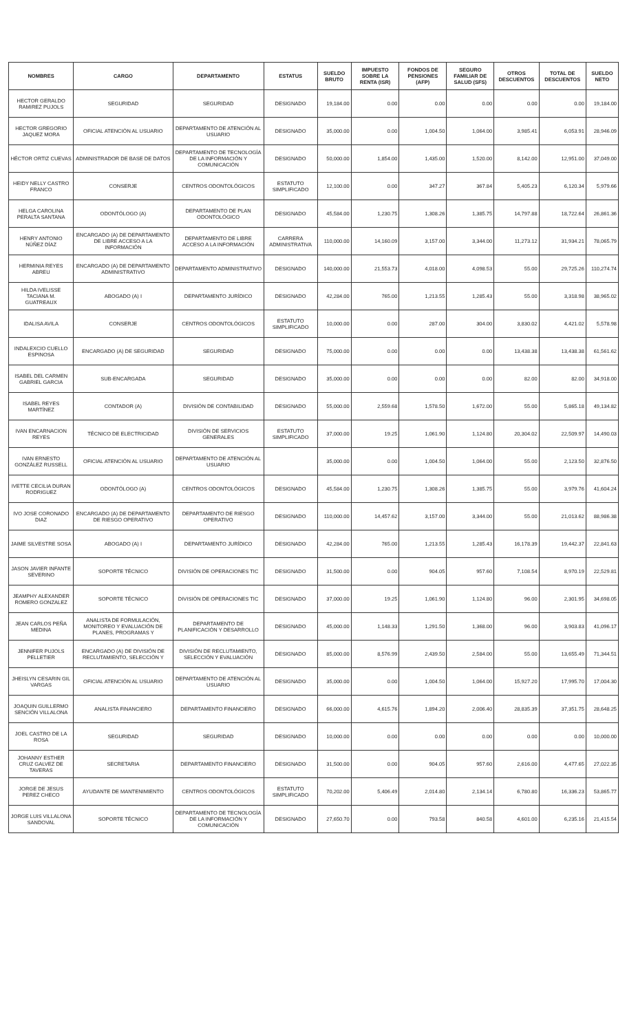| NOMBRES | CARGO | DEPARTAMENTO | ESTATUS | SUELDO BRUTO | IMPUESTO SOBRE LA RENTA (ISR) | FONDOS DE PENSIONES (AFP) | SEGURO FAMILIAR DE SALUD (SFS) | OTROS DESCUENTOS | TOTAL DE DESCUENTOS | SUELDO NETO |
| --- | --- | --- | --- | --- | --- | --- | --- | --- | --- | --- |
| HECTOR GERALDO RAMIREZ PUJOLS | SEGURIDAD | SEGURIDAD | DESIGNADO | 19,184.00 | 0.00 | 0.00 | 0.00 | 0.00 | 0.00 | 19,184.00 |
| HECTOR GREGORIO JAQUEZ MORA | OFICIAL ATENCIÓN AL USUARIO | DEPARTAMENTO DE ATENCIÓN AL USUARIO | DESIGNADO | 35,000.00 | 0.00 | 1,004.50 | 1,064.00 | 3,985.41 | 6,053.91 | 28,946.09 |
| HÉCTOR ORTIZ CUEVAS | ADMINISTRADOR DE BASE DE DATOS | DEPARTAMENTO DE TECNOLOGÍA DE LA INFORMACIÓN Y COMUNICACIÓN | DESIGNADO | 50,000.00 | 1,854.00 | 1,435.00 | 1,520.00 | 8,142.00 | 12,951.00 | 37,049.00 |
| HEIDY NELLY CASTRO FRANCO | CONSERJE | CENTROS ODONTOLÓGICOS | ESTATUTO SIMPLIFICADO | 12,100.00 | 0.00 | 347.27 | 367.84 | 5,405.23 | 6,120.34 | 5,979.66 |
| HELGA CAROLINA PERALTA SANTANA | ODONTÓLOGO (A) | DEPARTAMENTO DE PLAN ODONTOLÓGICO | DESIGNADO | 45,584.00 | 1,230.75 | 1,308.26 | 1,385.75 | 14,797.88 | 18,722.64 | 26,861.36 |
| HENRY ANTONIO NÚÑEZ DÍAZ | ENCARGADO (A) DE DEPARTAMENTO DE LIBRE ACCESO A LA INFORMACIÓN | DEPARTAMENTO DE LIBRE ACCESO A LA INFORMACIÓN | CARRERA ADMINISTRATIVA | 110,000.00 | 14,160.09 | 3,157.00 | 3,344.00 | 11,273.12 | 31,934.21 | 78,065.79 |
| HERMINIA REYES ABREU | ENCARGADO (A) DE DEPARTAMENTO ADMINISTRATIVO | DEPARTAMENTO ADMINISTRATIVO | DESIGNADO | 140,000.00 | 21,553.73 | 4,018.00 | 4,098.53 | 55.00 | 29,725.26 | 110,274.74 |
| HILDA IVELISSE TACIANA M. GUATREAUX | ABOGADO (A) I | DEPARTAMENTO JURÍDICO | DESIGNADO | 42,284.00 | 765.00 | 1,213.55 | 1,285.43 | 55.00 | 3,318.98 | 38,965.02 |
| IDALISA AVILA | CONSERJE | CENTROS ODONTOLÓGICOS | ESTATUTO SIMPLIFICADO | 10,000.00 | 0.00 | 287.00 | 304.00 | 3,830.02 | 4,421.02 | 5,578.98 |
| INDALEXCIO CUELLO ESPINOSA | ENCARGADO (A) DE SEGURIDAD | SEGURIDAD | DESIGNADO | 75,000.00 | 0.00 | 0.00 | 0.00 | 13,438.38 | 13,438.38 | 61,561.62 |
| ISABEL DEL CARMEN GABRIEL GARCIA | SUB-ENCARGADA | SEGURIDAD | DESIGNADO | 35,000.00 | 0.00 | 0.00 | 0.00 | 82.00 | 82.00 | 34,918.00 |
| ISABEL REYES MARTÍNEZ | CONTADOR (A) | DIVISIÓN DE CONTABILIDAD | DESIGNADO | 55,000.00 | 2,559.68 | 1,578.50 | 1,672.00 | 55.00 | 5,865.18 | 49,134.82 |
| IVAN ENCARNACION REYES | TÉCNICO DE ELECTRICIDAD | DIVISIÓN DE SERVICIOS GENERALES | ESTATUTO SIMPLIFICADO | 37,000.00 | 19.25 | 1,061.90 | 1,124.80 | 20,304.02 | 22,509.97 | 14,490.03 |
| IVAN ERNESTO GONZÁLEZ RUSSELL | OFICIAL ATENCIÓN AL USUARIO | DEPARTAMENTO DE ATENCIÓN AL USUARIO | | 35,000.00 | 0.00 | 1,004.50 | 1,064.00 | 55.00 | 2,123.50 | 32,876.50 |
| IVETTE CECILIA DURAN RODRIGUEZ | ODONTÓLOGO (A) | CENTROS ODONTOLÓGICOS | DESIGNADO | 45,584.00 | 1,230.75 | 1,308.26 | 1,385.75 | 55.00 | 3,979.76 | 41,604.24 |
| IVO JOSE CORONADO DIAZ | ENCARGADO (A) DE DEPARTAMENTO DE RIESGO OPERATIVO | DEPARTAMENTO DE RIESGO OPERATIVO | DESIGNADO | 110,000.00 | 14,457.62 | 3,157.00 | 3,344.00 | 55.00 | 21,013.62 | 88,986.38 |
| JAIME SILVESTRE SOSA | ABOGADO (A) I | DEPARTAMENTO JURÍDICO | DESIGNADO | 42,284.00 | 765.00 | 1,213.55 | 1,285.43 | 16,178.39 | 19,442.37 | 22,841.63 |
| JASON JAVIER INFANTE SEVERINO | SOPORTE TÉCNICO | DIVISIÓN DE OPERACIONES TIC | DESIGNADO | 31,500.00 | 0.00 | 904.05 | 957.60 | 7,108.54 | 8,970.19 | 22,529.81 |
| JEAMPHY ALEXANDER ROMERO GONZALEZ | SOPORTE TÉCNICO | DIVISIÓN DE OPERACIONES TIC | DESIGNADO | 37,000.00 | 19.25 | 1,061.90 | 1,124.80 | 96.00 | 2,301.95 | 34,698.05 |
| JEAN CARLOS PEÑA MEDINA | ANALISTA DE FORMULACIÓN, MONITOREO Y EVALUACIÓN DE PLANES, PROGRAMAS Y | DEPARTAMENTO DE PLANIFICACIÓN Y DESARROLLO | DESIGNADO | 45,000.00 | 1,148.33 | 1,291.50 | 1,368.00 | 96.00 | 3,903.83 | 41,096.17 |
| JENNIFER PUJOLS PELLETIER | ENCARGADO (A) DE DIVISIÓN DE RECLUTAMIENTO, SELECCIÓN Y | DIVISIÓN DE RECLUTAMIENTO, SELECCIÓN Y EVALUACIÓN | DESIGNADO | 85,000.00 | 8,576.99 | 2,439.50 | 2,584.00 | 55.00 | 13,655.49 | 71,344.51 |
| JHEISLYN CESARIN GIL VARGAS | OFICIAL ATENCIÓN AL USUARIO | DEPARTAMENTO DE ATENCIÓN AL USUARIO | DESIGNADO | 35,000.00 | 0.00 | 1,004.50 | 1,064.00 | 15,927.20 | 17,995.70 | 17,004.30 |
| JOAQUIN GUILLERMO SENCIÓN VILLALONA | ANALISTA FINANCIERO | DEPARTAMENTO FINANCIERO | DESIGNADO | 66,000.00 | 4,615.76 | 1,894.20 | 2,006.40 | 28,835.39 | 37,351.75 | 28,648.25 |
| JOEL CASTRO DE LA ROSA | SEGURIDAD | SEGURIDAD | DESIGNADO | 10,000.00 | 0.00 | 0.00 | 0.00 | 0.00 | 0.00 | 10,000.00 |
| JOHANNY ESTHER CRUZ GALVEZ DE TAVERAS | SECRETARIA | DEPARTAMENTO FINANCIERO | DESIGNADO | 31,500.00 | 0.00 | 904.05 | 957.60 | 2,616.00 | 4,477.65 | 27,022.35 |
| JORGE DE JESUS PEREZ CHECO | AYUDANTE DE MANTENIMIENTO | CENTROS ODONTOLÓGICOS | ESTATUTO SIMPLIFICADO | 70,202.00 | 5,406.49 | 2,014.80 | 2,134.14 | 6,780.80 | 16,336.23 | 53,865.77 |
| JORGE LUIS VILLALONA SANDOVAL | SOPORTE TÉCNICO | DEPARTAMENTO DE TECNOLOGÍA DE LA INFORMACIÓN Y COMUNICACIÓN | DESIGNADO | 27,650.70 | 0.00 | 793.58 | 840.58 | 4,601.00 | 6,235.16 | 21,415.54 |